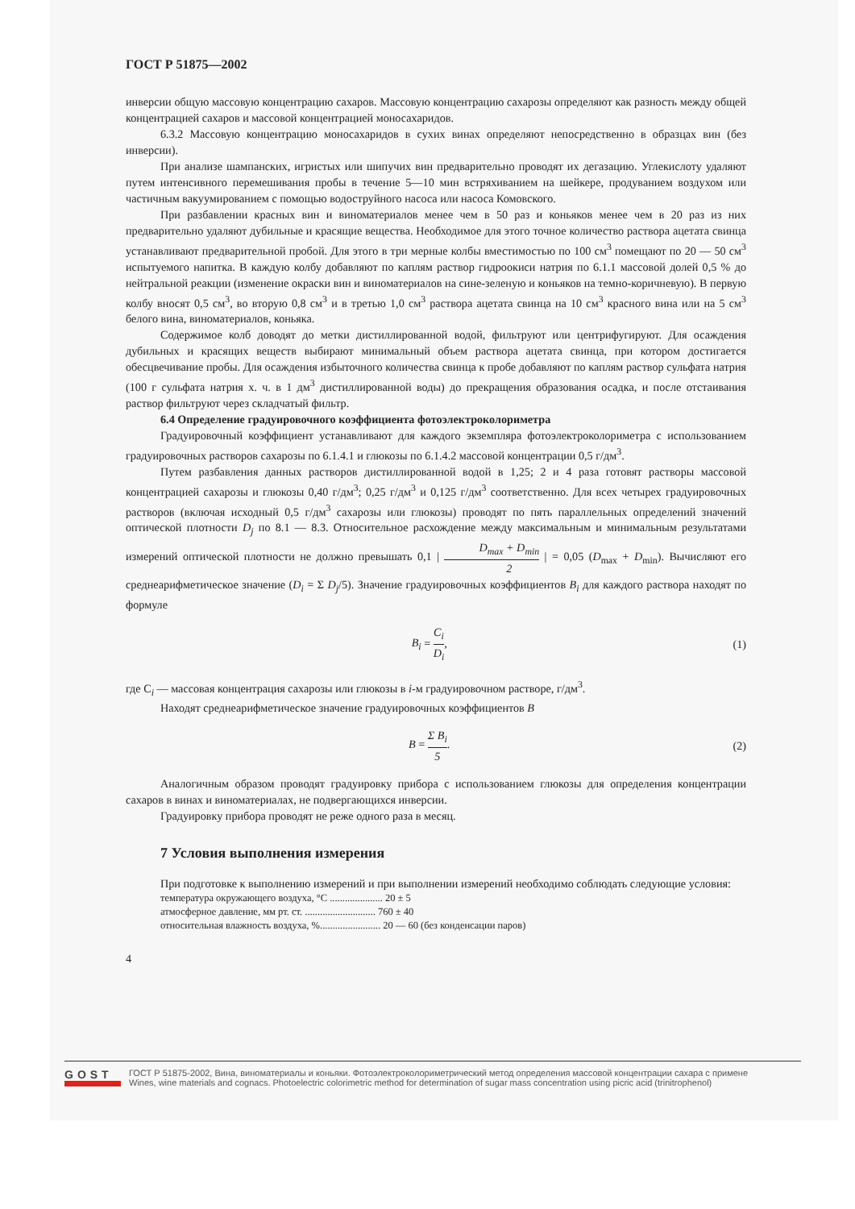ГОСТ Р 51875—2002
инверсии общую массовую концентрацию сахаров. Массовую концентрацию сахарозы определяют как разность между общей концентрацией сахаров и массовой концентрацией моносахаридов.
6.3.2 Массовую концентрацию моносахаридов в сухих винах определяют непосредственно в образцах вин (без инверсии).
При анализе шампанских, игристых или шипучих вин предварительно проводят их дегазацию. Углекислоту удаляют путем интенсивного перемешивания пробы в течение 5—10 мин встряхиванием на шейкере, продуванием воздухом или частичным вакуумированием с помощью водоструйного насоса или насоса Комовского.
При разбавлении красных вин и виноматериалов менее чем в 50 раз и коньяков менее чем в 20 раз из них предварительно удаляют дубильные и красящие вещества. Необходимое для этого точное количество раствора ацетата свинца устанавливают предварительной пробой. Для этого в три мерные колбы вместимостью по 100 см<sup>3</sup> помещают по 20 — 50 см<sup>3</sup> испытуемого напитка. В каждую колбу добавляют по каплям раствор гидроокиси натрия по 6.1.1 массовой долей 0,5 % до нейтральной реакции (изменение окраски вин и виноматериалов на сине-зеленую и коньяков на темно-коричневую). В первую колбу вносят 0,5 см<sup>3</sup>, во вторую 0,8 см<sup>3</sup> и в третью 1,0 см<sup>3</sup> раствора ацетата свинца на 10 см<sup>3</sup> красного вина или на 5 см<sup>3</sup> белого вина, виноматериалов, коньяка.
Содержимое колб доводят до метки дистиллированной водой, фильтруют или центрифугируют. Для осаждения дубильных и красящих веществ выбирают минимальный объем раствора ацетата свинца, при котором достигается обесцвечивание пробы. Для осаждения избыточного количества свинца к пробе добавляют по каплям раствор сульфата натрия (100 г сульфата натрия х. ч. в 1 дм<sup>3</sup> дистиллированной воды) до прекращения образования осадка, и после отстаивания раствор фильтруют через складчатый фильтр.
6.4 Определение градуировочного коэффициента фотоэлектроколориметра
Градуировочный коэффициент устанавливают для каждого экземпляра фотоэлектроколориметра с использованием градуировочных растворов сахарозы по 6.1.4.1 и глюкозы по 6.1.4.2 массовой концентрации 0,5 г/дм<sup>3</sup>.
Путем разбавления данных растворов дистиллированной водой в 1,25; 2 и 4 раза готовят растворы массовой концентрацией сахарозы и глюкозы 0,40 г/дм<sup>3</sup>; 0,25 г/дм<sup>3</sup> и 0,125 г/дм<sup>3</sup> соответственно. Для всех четырех градуировочных растворов (включая исходный 0,5 г/дм<sup>3</sup> сахарозы или глюкозы) проводят по пять параллельных определений значений оптической плотности D<sub>j</sub> по 8.1 — 8.3. Относительное расхождение между максимальным и минимальным результатами измерений оптической плотности не должно превышать 0,1 | D<sub>max</sub> + D<sub>min</sub> 2 | = 0,05 (D<sub>max</sub> + D<sub>min</sub>). Вычисляют его среднеарифметическое значение (D<sub>i</sub> = Σ D<sub>j</sub>/5). Значение градуировочных коэффициентов B<sub>i</sub> для каждого раствора находят по формуле
B<sub>i</sub> = C<sub>i</sub> D<sub>i</sub>, (1)
где C<sub>i</sub> — массовая концентрация сахарозы или глюкозы в i-м градуировочном растворе, г/дм<sup>3</sup>.
Находят среднеарифметическое значение градуировочных коэффициентов B
B = Σ B<sub>i</sub> 5. (2)
Аналогичным образом проводят градуировку прибора с использованием глюкозы для определения концентрации сахаров в винах и виноматериалах, не подвергающихся инверсии.
Градуировку прибора проводят не реже одного раза в месяц.
7 Условия выполнения измерения
При подготовке к выполнению измерений и при выполнении измерений необходимо соблюдать следующие условия:
температура окружающего воздуха, °С ..................... 20 ± 5
атмосферное давление, мм рт. ст. ............................ 760 ± 40
относительная влажность воздуха, %........................ 20 — 60 (без конденсации паров)
4
GOST
ГОСТ Р 51875-2002, Вина, виноматериалы и коньяки. Фотоэлектроколориметрический метод определения массовой концентрации сахара с примене
Wines, wine materials and cognacs. Photoelectric colorimetric method for determination of sugar mass concentration using picric acid (trinitrophenol)